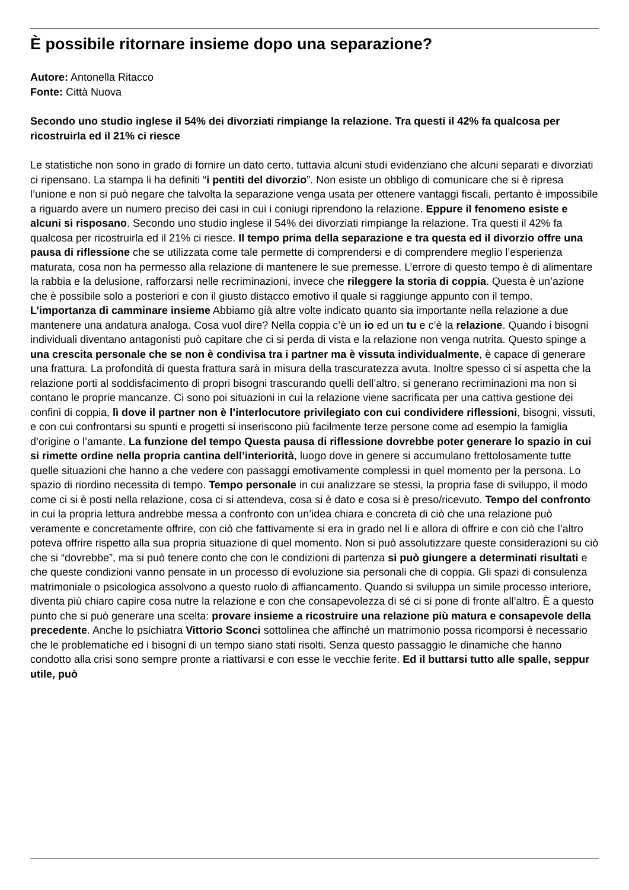È possibile ritornare insieme dopo una separazione?
Autore: Antonella Ritacco
Fonte: Città Nuova
Secondo uno studio inglese il 54% dei divorziati rimpiange la relazione. Tra questi il 42% fa qualcosa per ricostruirla ed il 21% ci riesce
Le statistiche non sono in grado di fornire un dato certo, tuttavia alcuni studi evidenziano che alcuni separati e divorziati ci ripensano. La stampa li ha definiti “i pentiti del divorzio”. Non esiste un obbligo di comunicare che si è ripresa l’unione e non si può negare che talvolta la separazione venga usata per ottenere vantaggi fiscali, pertanto è impossibile a riguardo avere un numero preciso dei casi in cui i coniugi riprendono la relazione. Eppure il fenomeno esiste e alcuni si risposano. Secondo uno studio inglese il 54% dei divorziati rimpiange la relazione. Tra questi il 42% fa qualcosa per ricostruirla ed il 21% ci riesce. Il tempo prima della separazione e tra questa ed il divorzio offre una pausa di riflessione che se utilizzata come tale permette di comprendersi e di comprendere meglio l’esperienza maturata, cosa non ha permesso alla relazione di mantenere le sue premesse. L’errore di questo tempo è di alimentare la rabbia e la delusione, rafforzarsi nelle recriminazioni, invece che rileggere la storia di coppia. Questa è un’azione che è possibile solo a posteriori e con il giusto distacco emotivo il quale si raggiunge appunto con il tempo. L’importanza di camminare insieme Abbiamo già altre volte indicato quanto sia importante nella relazione a due mantenere una andatura analoga. Cosa vuol dire? Nella coppia c’è un io ed un tu e c’è la relazione. Quando i bisogni individuali diventano antagonisti può capitare che ci si perda di vista e la relazione non venga nutrita. Questo spinge a una crescita personale che se non è condivisa tra i partner ma è vissuta individualmente, è capace di generare una frattura. La profondità di questa frattura sarà in misura della trascuratezza avuta. Inoltre spesso ci si aspetta che la relazione porti al soddisfacimento di propri bisogni trascurando quelli dell’altro, si generano recriminazioni ma non si contano le proprie mancanze. Ci sono poi situazioni in cui la relazione viene sacrificata per una cattiva gestione dei confini di coppia, lì dove il partner non è l’interlocutore privilegiato con cui condividere riflessioni, bisogni, vissuti, e con cui confrontarsi su spunti e progetti si inseriscono più facilmente terze persone come ad esempio la famiglia d’origine o l’amante. La funzione del tempo Questa pausa di riflessione dovrebbe poter generare lo spazio in cui si rimette ordine nella propria cantina dell’interiorità, luogo dove in genere si accumulano frettolosamente tutte quelle situazioni che hanno a che vedere con passaggi emotivamente complessi in quel momento per la persona. Lo spazio di riordino necessita di tempo. Tempo personale in cui analizzare se stessi, la propria fase di sviluppo, il modo come ci si è posti nella relazione, cosa ci si attendeva, cosa si è dato e cosa si è preso/ricevuto. Tempo del confronto in cui la propria lettura andrebbe messa a confronto con un’idea chiara e concreta di ciò che una relazione può veramente e concretamente offrire, con ciò che fattivamente si era in grado nel li e allora di offrire e con ciò che l’altro poteva offrire rispetto alla sua propria situazione di quel momento. Non si può assolutizzare queste considerazioni su ciò che si “dovrebbe”, ma si può tenere conto che con le condizioni di partenza si può giungere a determinati risultati e che queste condizioni vanno pensate in un processo di evoluzione sia personali che di coppia. Gli spazi di consulenza matrimoniale o psicologica assolvono a questo ruolo di affiancamento. Quando si sviluppa un simile processo interiore, diventa più chiaro capire cosa nutre la relazione e con che consapevolezza di sé ci si pone di fronte all’altro. È a questo punto che si può generare una scelta: provare insieme a ricostruire una relazione più matura e consapevole della precedente. Anche lo psichiatra Vittorio Sconci sottolinea che affinché un matrimonio possa ricomporsi è necessario che le problematiche ed i bisogni di un tempo siano stati risolti. Senza questo passaggio le dinamiche che hanno condotto alla crisi sono sempre pronte a riattivarsi e con esse le vecchie ferite. Ed il buttarsi tutto alle spalle, seppur utile, può